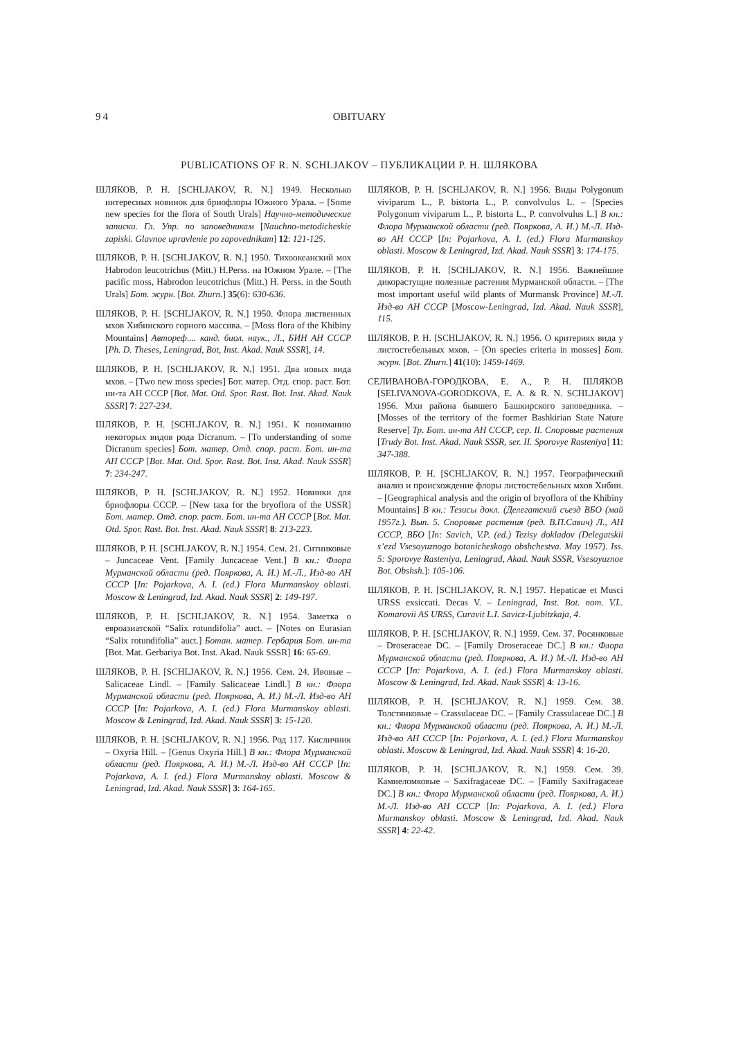94 OBITUARY
PUBLICATIONS OF R. N. SCHLJAKOV – ПУБЛИКАЦИИ Р. Н. ШЛЯКОВА
ШЛЯКОВ, Р. Н. [SCHLJAKOV, R. N.] 1949. Несколько интересных новинок для бриофлоры Южного Урала. – [Some new species for the flora of South Urals] Научно-методические записки. Гл. Упр. по заповедникам [Nauchno-metodicheskie zapiski. Glavnoe upravlenie po zapovednikam] 12: 121-125.
ШЛЯКОВ, Р. Н. [SCHLJAKOV, R. N.] 1950. Тихоокеанский мох Habrodon leucotrichus (Mitt.) H.Perss. на Южном Урале. – [The pacific moss, Habrodon leucotrichus (Mitt.) H. Perss. in the South Urals] Бот. журн. [Bot. Zhurn.] 35(6): 630-636.
ШЛЯКОВ, Р. Н. [SCHLJAKOV, R. N.] 1950. Флора лиственных мхов Хибинского горного массива. – [Moss flora of the Khibiny Mountains] Автореф.... канд. биол. наук., Л., БИН АН СССР [Ph. D. Theses, Leningrad, Bot, Inst. Akad. Nauk SSSR], 14.
ШЛЯКОВ, Р. Н. [SCHLJAKOV, R. N.] 1951. Два новых вида мхов. – [Two new moss species] Бот. матер. Отд. спор. раст. Бот. ин-та АН СССР [Bot. Mat. Otd. Spor. Rast. Bot. Inst. Akad. Nauk SSSR] 7: 227-234.
ШЛЯКОВ, Р. Н. [SCHLJAKOV, R. N.] 1951. К пониманию некоторых видов рода Dicranum. – [To understanding of some Dicranum species] Бот. матер. Отд. спор. раст. Бот. ин-та АН СССР [Bot. Mat. Otd. Spor. Rast. Bot. Inst. Akad. Nauk SSSR] 7: 234-247.
ШЛЯКОВ, Р. Н. [SCHLJAKOV, R. N.] 1952. Новинки для бриофлоры СССР. – [New taxa for the bryoflora of the USSR] Бот. матер. Отд. спор. раст. Бот. ин-та АН СССР [Bot. Mat. Otd. Spor. Rast. Bot. Inst. Akad. Nauk SSSR] 8: 213-223.
ШЛЯКОВ, Р. Н. [SCHLJAKOV, R. N.] 1954. Сем. 21. Ситниковые – Juncaceae Vent. [Family Juncaceae Vent.] В кн.: Флора Мурманской области (ред. Пояркова, А. И.) М.-Л., Изд-во АН СССР [In: Pojarkova, A. I. (ed.) Flora Murmanskoy oblasti. Moscow & Leningrad, Izd. Akad. Nauk SSSR] 2: 149-197.
ШЛЯКОВ, Р. Н. [SCHLJAKOV, R. N.] 1954. Заметка о евроазиатской “Salix rotundifolia” auct. – [Notes on Eurasian “Salix rotundifolia” auct.] Ботан. матер. Гербария Бот. ин-та [Bot. Mat. Gerbariya Bot. Inst. Akad. Nauk SSSR] 16: 65-69.
ШЛЯКОВ, Р. Н. [SCHLJAKOV, R. N.] 1956. Сем. 24. Ивовые – Salicaceae Lindl. – [Family Salicaceae Lindl.] В кн.: Флора Мурманской области (ред. Пояркова, А. И.) М.-Л. Изд-во АН СССР [In: Pojarkova, A. I. (ed.) Flora Murmanskoy oblasti. Moscow & Leningrad, Izd. Akad. Nauk SSSR] 3: 15-120.
ШЛЯКОВ, Р. Н. [SCHLJAKOV, R. N.] 1956. Род 117. Кисличник – Oxyria Hill. – [Genus Oxyria Hill.] В кн.: Флора Мурманской области (ред. Пояркова, А. И.) М.-Л. Изд-во АН СССР [In: Pojarkova, A. I. (ed.) Flora Murmanskoy oblasti. Moscow & Leningrad, Izd. Akad. Nauk SSSR] 3: 164-165.
ШЛЯКОВ, Р. Н. [SCHLJAKOV, R. N.] 1956. Виды Polygonum viviparum L., P. bistorta L., P. convolvulus L. – [Species Polygonum viviparum L., P. bistorta L., P. convolvulus L.] В кн.: Флора Мурманской области (ред. Пояркова, А. И.) М.-Л. Изд-во АН СССР [In: Pojarkova, A. I. (ed.) Flora Murmanskoy oblasti. Moscow & Leningrad, Izd. Akad. Nauk SSSR] 3: 174-175.
ШЛЯКОВ, Р. Н. [SCHLJAKOV, R. N.] 1956. Важнейшие дикорастущие полезные растения Мурманской области. – [The most important useful wild plants of Murmansk Province] М.-Л. Изд-во АН СССР [Moscow-Leningrad, Izd. Akad. Nauk SSSR], 115.
ШЛЯКОВ, Р. Н. [SCHLJAKOV, R. N.] 1956. О критериях вида у листостебельных мхов. – [On species criteria in mosses] Бот. журн. [Bot. Zhurn.] 41(10): 1459-1469.
СЕЛИВАНОВА-ГОРОДКОВА, Е. А., Р. Н. ШЛЯКОВ [SELIVANOVA-GORODKOVA, E. A. & R. N. SCHLJAKOV] 1956. Мхи района бывшего Башкирского заповедника. – [Mosses of the territory of the former Bashkirian State Nature Reserve] Тр. Бот. ин-та АН СССР, сер. II. Споровые растения [Trudy Bot. Inst. Akad. Nauk SSSR, ser. II. Sporovye Rasteniya] 11: 347-388.
ШЛЯКОВ, Р. Н. [SCHLJAKOV, R. N.] 1957. Географический анализ и происхождение флоры листостебельных мхов Хибин. – [Geographical analysis and the origin of bryoflora of the Khibiny Mountains] В кн.: Тезисы докл. (Делегатский съезд ВБО (май 1957г.). Вып. 5. Споровые растения (ред. В.П.Савич) Л., АН СССР, ВБО [In: Savich, V.P. (ed.) Tezisy dokladov (Delegatskii s’ezd Vsesoyuznogo botanicheskogo obshchestva. May 1957). Iss. 5: Sporovye Rasteniya, Leningrad, Akad. Nauk SSSR, Vsesoyuznoe Bot. Obshsh.]: 105-106.
ШЛЯКОВ, Р. Н. [SCHLJAKOV, R. N.] 1957. Hepaticae et Musci URSS exsiccati. Decas V. – Leningrad, Inst. Bot. nom. V.L. Komarovii AS URSS, Curavit L.I. Savicz-Ljubitzkaja, 4.
ШЛЯКОВ, Р. Н. [SCHLJAKOV, R. N.] 1959. Сем. 37. Росянковые – Droseraceae DC. – [Family Droseraceae DC.] В кн.: Флора Мурманской области (ред. Пояркова, А. И.) М.-Л. Изд-во АН СССР [In: Pojarkova, A. I. (ed.) Flora Murmanskoy oblasti. Moscow & Leningrad, Izd. Akad. Nauk SSSR] 4: 13-16.
ШЛЯКОВ, Р. Н. [SCHLJAKOV, R. N.] 1959. Сем. 38. Толстянковые – Crassulaceae DC. – [Family Crassulaceae DC.] В кн.: Флора Мурманской области (ред. Пояркова, А. И.) М.-Л. Изд-во АН СССР [In: Pojarkova, A. I. (ed.) Flora Murmanskoy oblasti. Moscow & Leningrad, Izd. Akad. Nauk SSSR] 4: 16-20.
ШЛЯКОВ, Р. Н. [SCHLJAKOV, R. N.] 1959. Сем. 39. Камнеломковые – Saxifragaceae DC. – [Family Saxifragaceae DC.] В кн.: Флора Мурманской области (ред. Пояркова, А. И.) М.-Л. Изд-во АН СССР [In: Pojarkova, A. I. (ed.) Flora Murmanskoy oblasti. Moscow & Leningrad, Izd. Akad. Nauk SSSR] 4: 22-42.